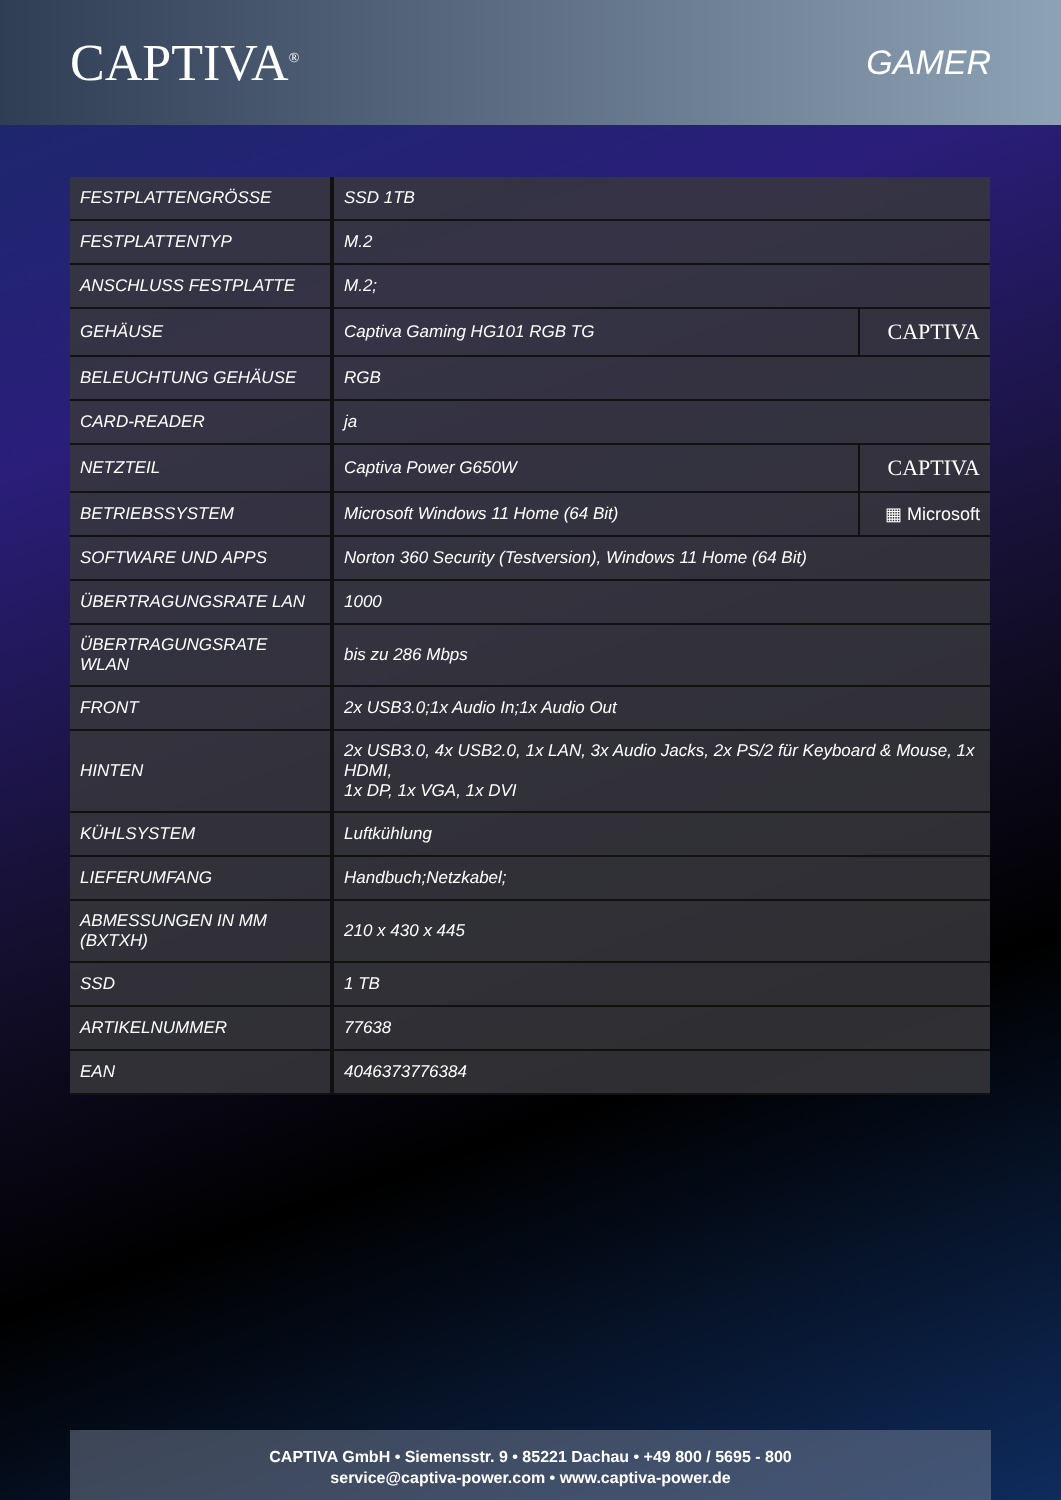CAPTIVA<sup>®</sup>
GAMER
| FESTPLATTENGRÖSSE | SSD 1TB | |
| FESTPLATTENTYP | M.2 | |
| ANSCHLUSS FESTPLATTE | M.2; | |
| GEHÄUSE | Captiva Gaming HG101 RGB TG | CAPTIVA |
| BELEUCHTUNG GEHÄUSE | RGB | |
| CARD-READER | ja | |
| NETZTEIL | Captiva Power G650W | CAPTIVA |
| BETRIEBSSYSTEM | Microsoft Windows 11 Home (64 Bit) | ▦ Microsoft |
| SOFTWARE UND APPS | Norton 360 Security (Testversion), Windows 11 Home (64 Bit) | |
| ÜBERTRAGUNGSRATE LAN | 1000 | |
| ÜBERTRAGUNGSRATE WLAN | bis zu 286 Mbps | |
| FRONT | 2x USB3.0;1x Audio In;1x Audio Out | |
| HINTEN | 2x USB3.0, 4x USB2.0, 1x LAN, 3x Audio Jacks, 2x PS/2 für Keyboard & Mouse, 1x HDMI, 1x DP, 1x VGA, 1x DVI | |
| KÜHLSYSTEM | Luftkühlung | |
| LIEFERUMFANG | Handbuch;Netzkabel; | |
| ABMESSUNGEN IN MM (BXTXH) | 210 x 430 x 445 | |
| SSD | 1 TB | |
| ARTIKELNUMMER | 77638 | |
| EAN | 4046373776384 | |
CAPTIVA GmbH • Siemensstr. 9 • 85221 Dachau • +49 800 / 5695 - 800
service@captiva-power.com • www.captiva-power.de